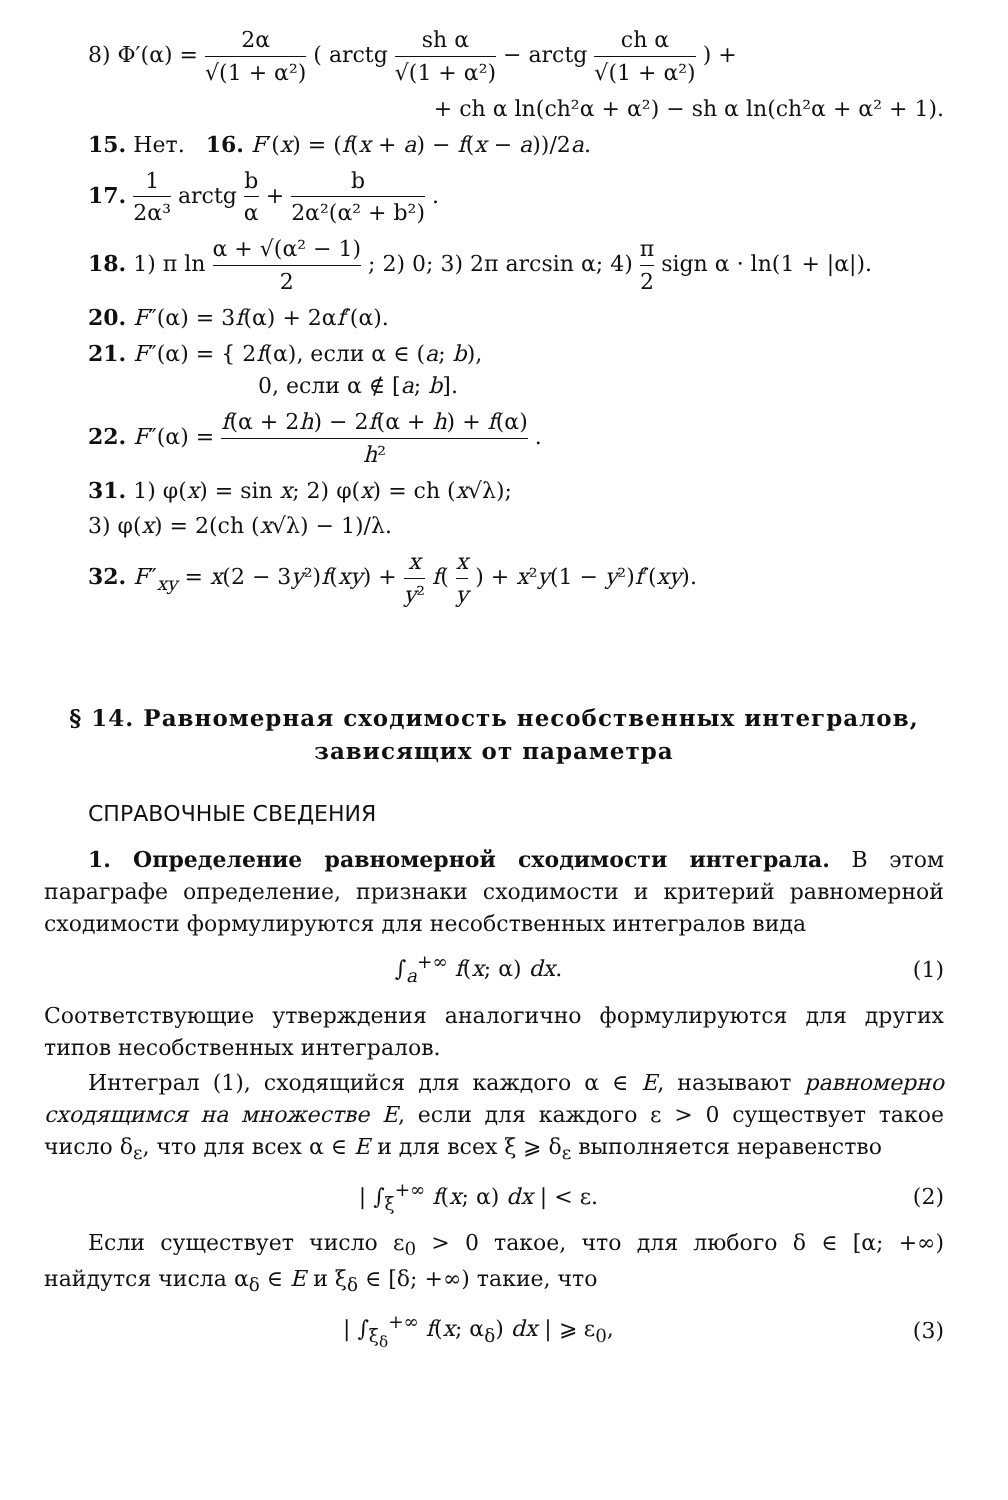8) Φ′(α) = 2α √(1 + α²) ( arctg sh α √(1 + α²) − arctg ch α √(1 + α²) ) +
+ ch α ln(ch²α + α²) − sh α ln(ch²α + α² + 1).
15. Нет. 16. F′(x) = (f(x + a) − f(x − a))/2a.
17. 1 2α³ arctg b α + b 2α²(α² + b²) .
18. 1) π ln α + √(α² − 1) 2 ; 2) 0; 3) 2π arcsin α; 4) π 2 sign α · ln(1 + |α|).
20. F″(α) = 3f(α) + 2αf′(α).
21. F″(α) = { 2f(α), если α ∈ (a; b),
0, если α ∉ [a; b].
22. F″(α) = f(α + 2h) − 2f(α + h) + f(α) h² .
31. 1) φ(x) = sin x; 2) φ(x) = ch (x√λ);
3) φ(x) = 2(ch (x√λ) − 1)/λ.
32. F″<sub>xy</sub> = x(2 − 3y²)f(xy) + x y² f( x y ) + x²y(1 − y²)f′(xy).
§ 14. Равномерная сходимость несобственных интегралов,
зависящих от параметра
СПРАВОЧНЫЕ СВЕДЕНИЯ
1. Определение равномерной сходимости интеграла. В этом параграфе определение, признаки сходимости и критерий равномерной сходимости формулируются для несобственных интегралов вида
∫<sub>a</sub><sup>+∞</sup> f(x; α) dx. (1)
Соответствующие утверждения аналогично формулируются для других типов несобственных интегралов.
Интеграл (1), сходящийся для каждого α ∈ E, называют равномерно сходящимся на множестве E, если для каждого ε > 0 существует такое число δ<sub>ε</sub>, что для всех α ∈ E и для всех ξ ⩾ δ<sub>ε</sub> выполняется неравенство
| ∫<sub>ξ</sub><sup>+∞</sup> f(x; α) dx | < ε. (2)
Если существует число ε<sub>0</sub> > 0 такое, что для любого δ ∈ [α; +∞) найдутся числа α<sub>δ</sub> ∈ E и ξ<sub>δ</sub> ∈ [δ; +∞) такие, что
| ∫<sub>ξ<sub>δ</sub></sub><sup>+∞</sup> f(x; α<sub>δ</sub>) dx | ⩾ ε<sub>0</sub>, (3)